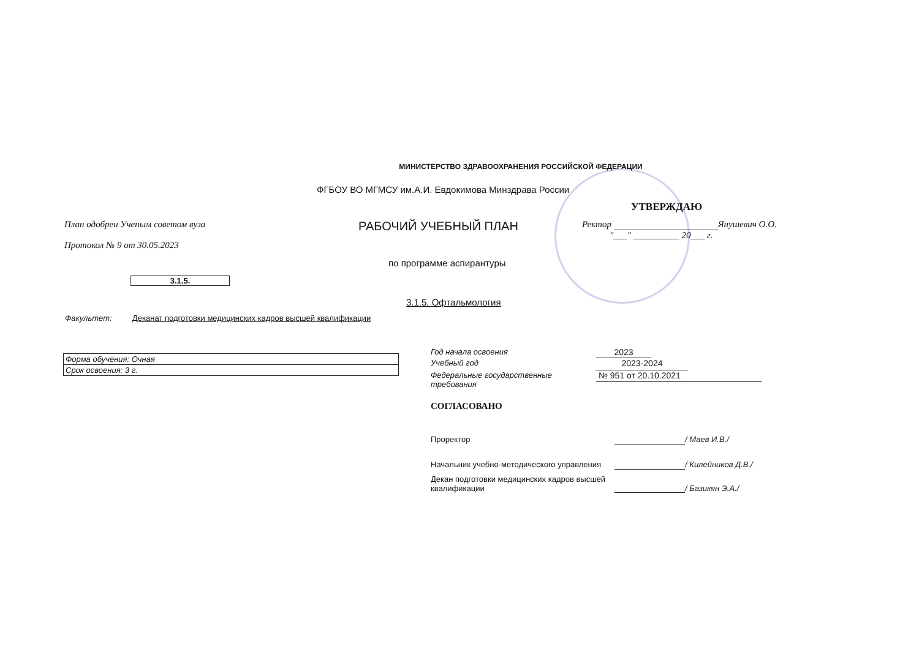МИНИСТЕРСТВО ЗДРАВООХРАНЕНИЯ РОССИЙСКОЙ ФЕДЕРАЦИИ
ФГБОУ ВО МГМСУ им.А.И. Евдокимова Минздрава России
План одобрен Ученым советом вуза
Протокол № 9 от 30.05.2023
РАБОЧИЙ УЧЕБНЫЙ ПЛАН
УТВЕРЖДАЮ
Ректор Янушевич О.О.
"___" __________ 20___ г.
по программе аспирантуры
3.1.5.
3.1.5. Офтальмология
Факультет: Деканат подготовки медицинских кадров высшей квалификации
| Форма обучения: Очная |
| Срок освоения: 3 г. |
Год начала освоения 2023
Учебный год 2023-2024
Федеральные государственные
требования № 951 от 20.10.2021
СОГЛАСОВАНО
Проректор / Маев И.В./
Начальник учебно-методического управления / Килейников Д.В./
Декан подготовки медицинских кадров высшей квалификации / Базикян Э.А./